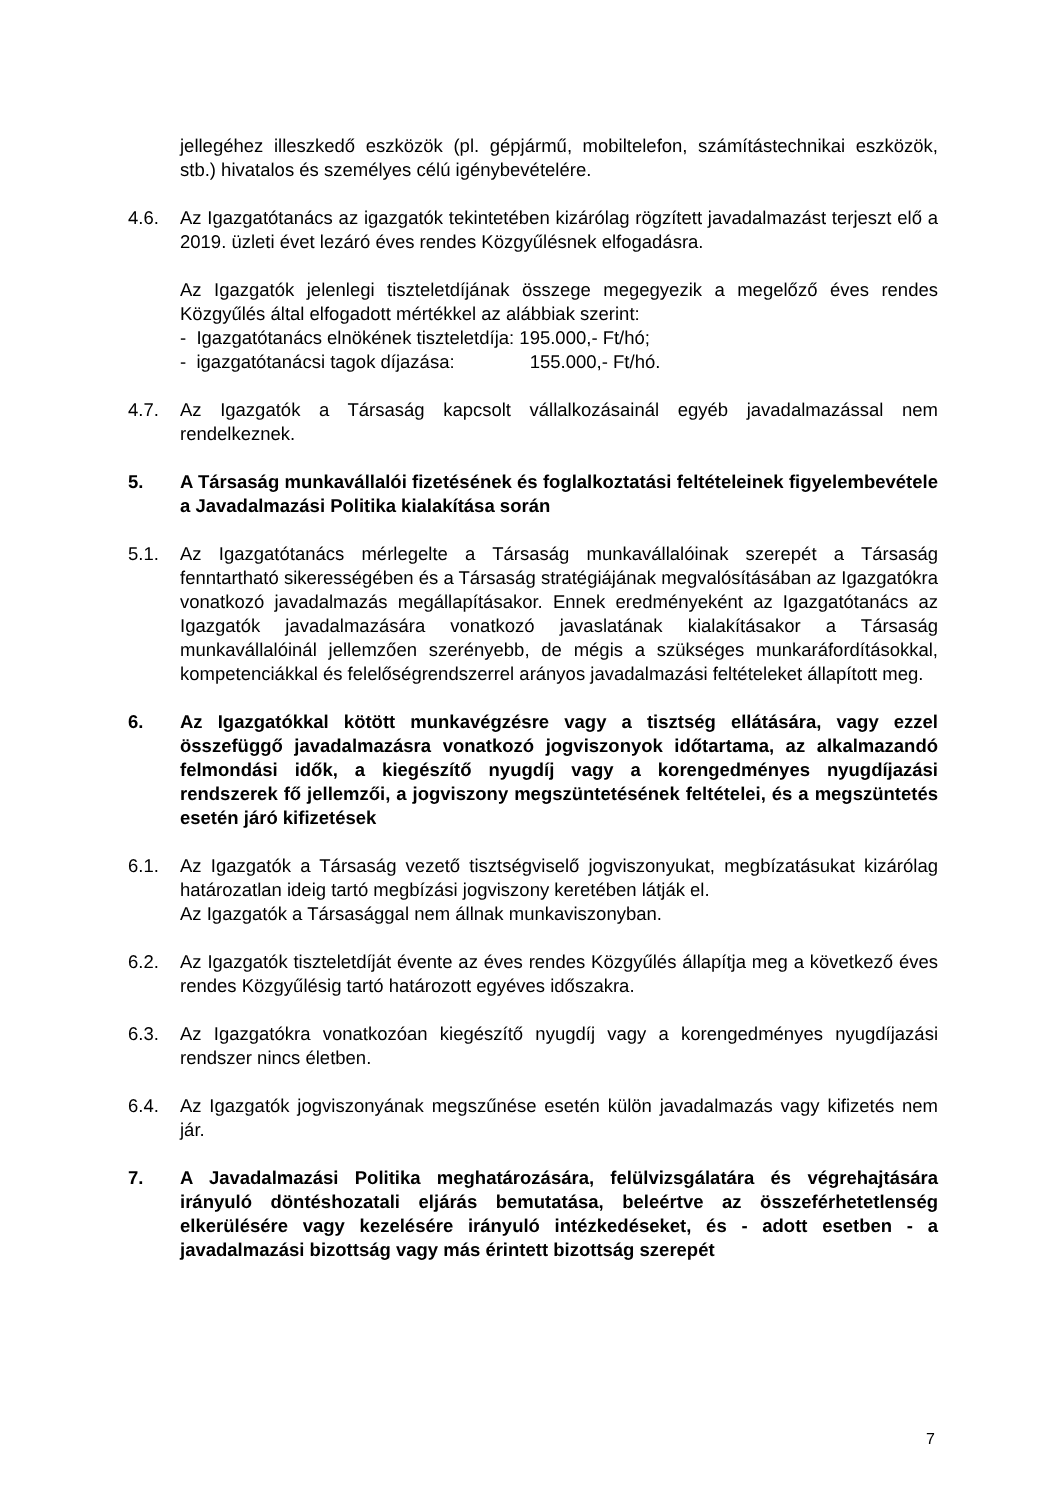jellegéhez illeszkedő eszközök (pl. gépjármű, mobiltelefon, számítástechnikai eszközök, stb.) hivatalos és személyes célú igénybevételére.
4.6. Az Igazgatótanács az igazgatók tekintetében kizárólag rögzített javadalmazást terjeszt elő a 2019. üzleti évet lezáró éves rendes Közgyűlésnek elfogadásra.
Az Igazgatók jelenlegi tiszteletdíjának összege megegyezik a megelőző éves rendes Közgyűlés által elfogadott mértékkel az alábbiak szerint:
- Igazgatótanács elnökének tiszteletdíja: 195.000,- Ft/hó;
- igazgatótanácsi tagok díjazása: 155.000,- Ft/hó.
4.7. Az Igazgatók a Társaság kapcsolt vállalkozásainál egyéb javadalmazással nem rendelkeznek.
5. A Társaság munkavállalói fizetésének és foglalkoztatási feltételeinek figyelembevétele a Javadalmazási Politika kialakítása során
5.1. Az Igazgatótanács mérlegelte a Társaság munkavállalóinak szerepét a Társaság fenntartható sikerességében és a Társaság stratégiájának megvalósításában az Igazgatókra vonatkozó javadalmazás megállapításakor. Ennek eredményeként az Igazgatótanács az Igazgatók javadalmazására vonatkozó javaslatának kialakításakor a Társaság munkavállalóinál jellemzően szerényebb, de mégis a szükséges munkaráfordításokkal, kompetenciákkal és felelőségrendszerrel arányos javadalmazási feltételeket állapított meg.
6. Az Igazgatókkal kötött munkavégzésre vagy a tisztség ellátására, vagy ezzel összefüggő javadalmazásra vonatkozó jogviszonyok időtartama, az alkalmazandó felmondási idők, a kiegészítő nyugdíj vagy a korengedményes nyugdíjazási rendszerek fő jellemzői, a jogviszony megszüntetésének feltételei, és a megszüntetés esetén járó kifizetések
6.1. Az Igazgatók a Társaság vezető tisztségviselő jogviszonyukat, megbízatásukat kizárólag határozatlan ideig tartó megbízási jogviszony keretében látják el.
Az Igazgatók a Társasággal nem állnak munkaviszonyban.
6.2. Az Igazgatók tiszteletdíját évente az éves rendes Közgyűlés állapítja meg a következő éves rendes Közgyűlésig tartó határozott egyéves időszakra.
6.3. Az Igazgatókra vonatkozóan kiegészítő nyugdíj vagy a korengedményes nyugdíjazási rendszer nincs életben.
6.4. Az Igazgatók jogviszonyának megszűnése esetén külön javadalmazás vagy kifizetés nem jár.
7. A Javadalmazási Politika meghatározására, felülvizsgálatára és végrehajtására irányuló döntéshozatali eljárás bemutatása, beleértve az összeférhetetlenség elkerülésére vagy kezelésére irányuló intézkedéseket, és - adott esetben - a javadalmazási bizottság vagy más érintett bizottság szerepét
7